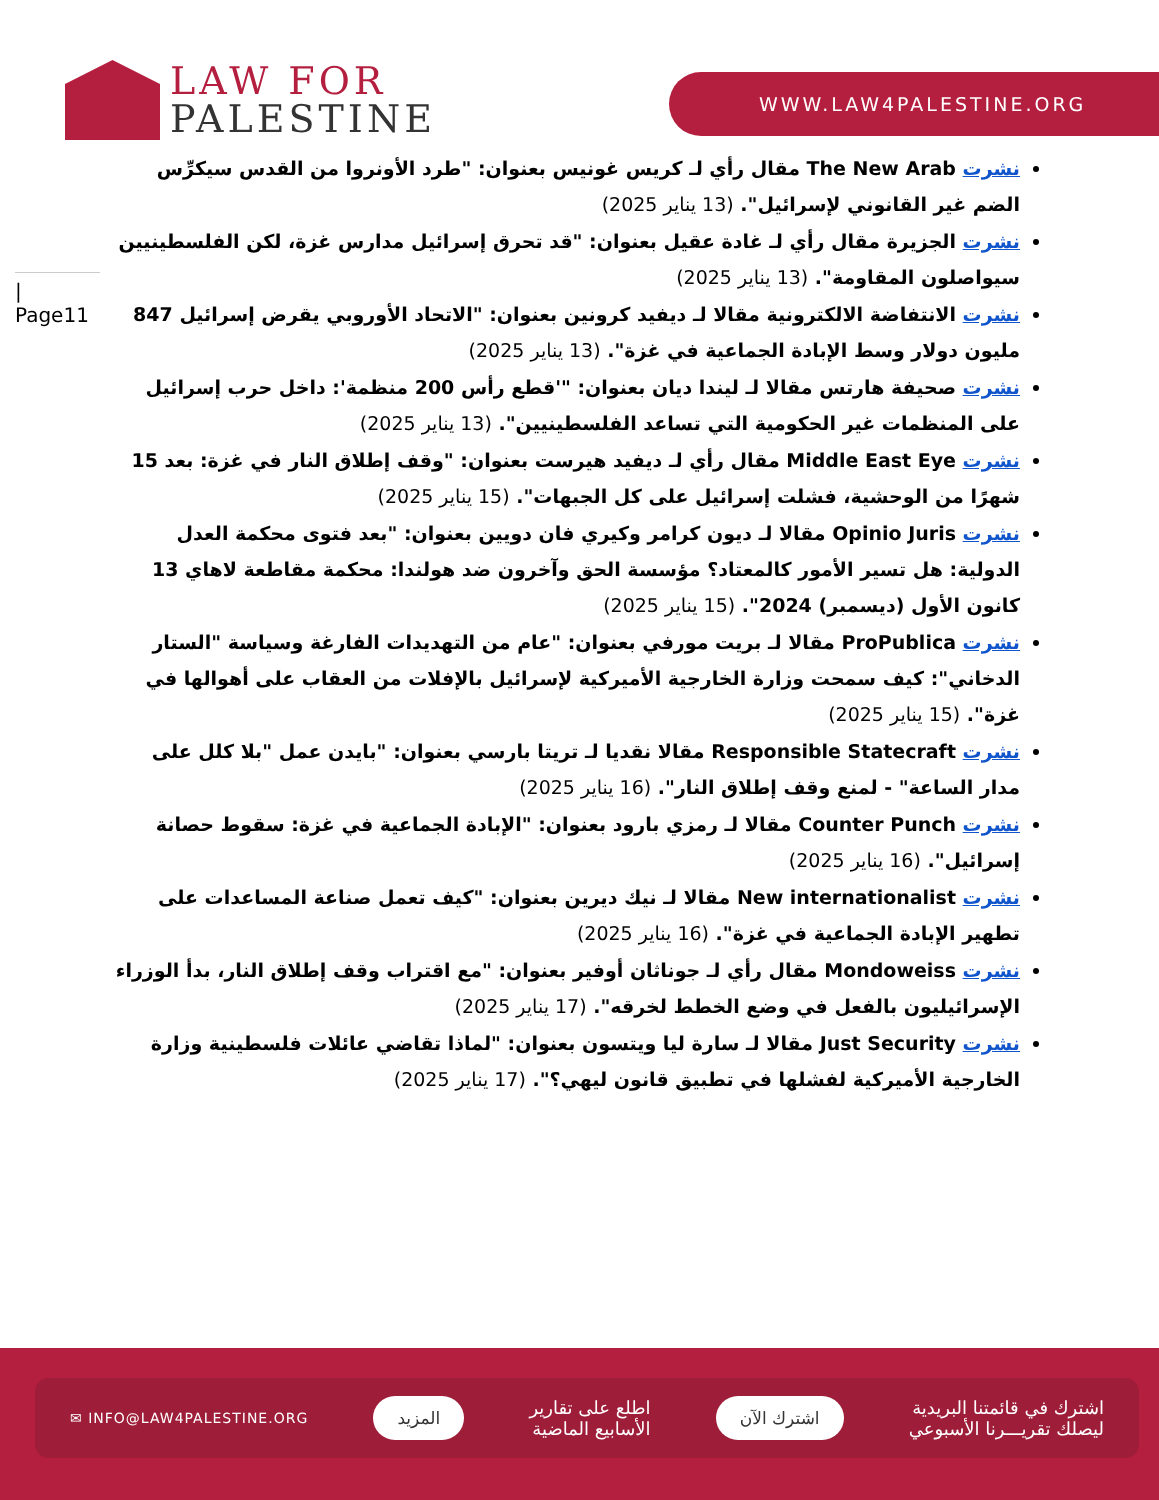LAW FOR
PALESTINE
WWW.LAW4PALESTINE.ORG
| Page11
نشرت The New Arab مقال رأي لـ كريس غونيس بعنوان: "طرد الأونروا من القدس سيكرِّس الضم غير القانوني لإسرائيل". (13 يناير 2025)
نشرت الجزيرة مقال رأي لـ غادة عقيل بعنوان: "قد تحرق إسرائيل مدارس غزة، لكن الفلسطينيين سيواصلون المقاومة". (13 يناير 2025)
نشرت الانتفاضة الالكترونية مقالا لـ ديفيد كرونين بعنوان: "الاتحاد الأوروبي يقرض إسرائيل 847 مليون دولار وسط الإبادة الجماعية في غزة". (13 يناير 2025)
نشرت صحيفة هارتس مقالا لـ ليندا ديان بعنوان: "'قطع رأس 200 منظمة': داخل حرب إسرائيل على المنظمات غير الحكومية التي تساعد الفلسطينيين". (13 يناير 2025)
نشرت Middle East Eye مقال رأي لـ ديفيد هيرست بعنوان: "وقف إطلاق النار في غزة: بعد 15 شهرًا من الوحشية، فشلت إسرائيل على كل الجبهات". (15 يناير 2025)
نشرت Opinio Juris مقالا لـ ديون كرامر وكيري فان دويين بعنوان: "بعد فتوى محكمة العدل الدولية: هل تسير الأمور كالمعتاد؟ مؤسسة الحق وآخرون ضد هولندا: محكمة مقاطعة لاهاي 13 كانون الأول (ديسمبر) 2024". (15 يناير 2025)
نشرت ProPublica مقالا لـ بريت مورفي بعنوان: "عام من التهديدات الفارغة وسياسة "الستار الدخاني": كيف سمحت وزارة الخارجية الأميركية لإسرائيل بالإفلات من العقاب على أهوالها في غزة". (15 يناير 2025)
نشرت Responsible Statecraft مقالا نقديا لـ تريتا بارسي بعنوان: "بايدن عمل "بلا كلل على مدار الساعة" - لمنع وقف إطلاق النار". (16 يناير 2025)
نشرت Counter Punch مقالا لـ رمزي بارود بعنوان: "الإبادة الجماعية في غزة: سقوط حصانة إسرائيل". (16 يناير 2025)
نشرت New internationalist مقالا لـ نيك ديرين بعنوان: "كيف تعمل صناعة المساعدات على تطهير الإبادة الجماعية في غزة". (16 يناير 2025)
نشرت Mondoweiss مقال رأي لـ جوناثان أوفير بعنوان: "مع اقتراب وقف إطلاق النار، بدأ الوزراء الإسرائيليون بالفعل في وضع الخطط لخرقه". (17 يناير 2025)
نشرت Just Security مقالا لـ سارة ليا ويتسون بعنوان: "لماذا تقاضي عائلات فلسطينية وزارة الخارجية الأميركية لفشلها في تطبيق قانون ليهي؟". (17 يناير 2025)
اشترك في قائمتنا البريدية
ليصلك تقريـــرنا الأسبوعي
اشترك الآن
اطلع على تقارير
الأسابيع الماضية
المزيد
✉ INFO@LAW4PALESTINE.ORG